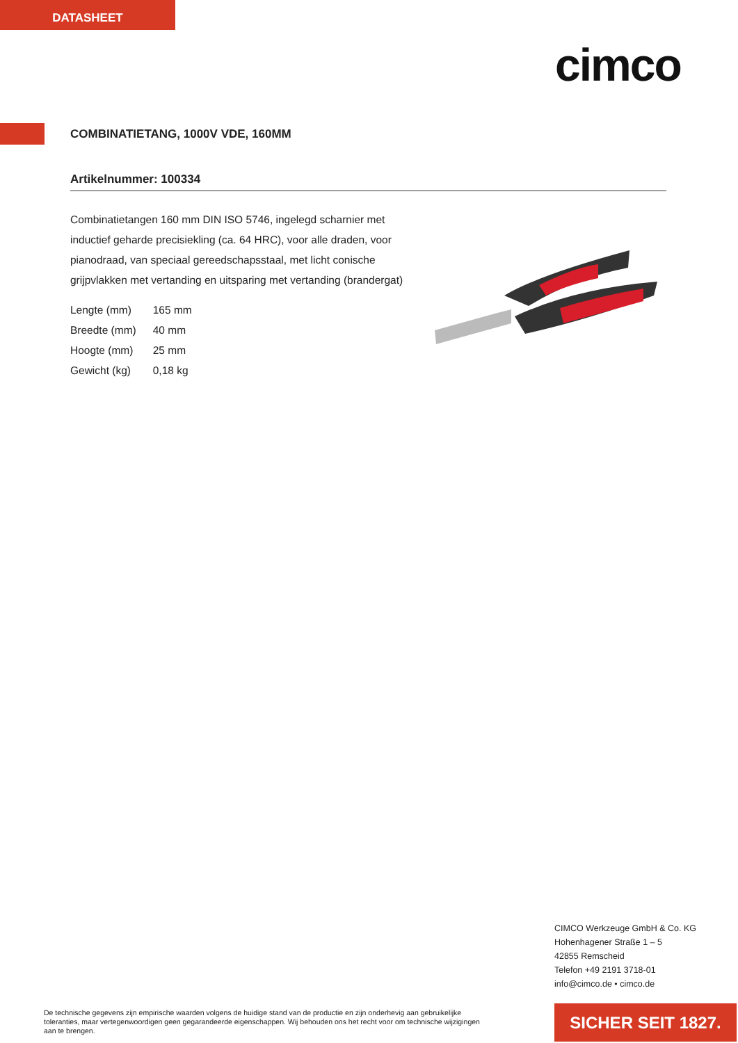DATASHEET
cimco
COMBINATIETANG, 1000V VDE, 160MM
Artikelnummer: 100334
Combinatietangen 160 mm DIN ISO 5746, ingelegd scharnier met inductief geharde precisiekling (ca. 64 HRC), voor alle draden, voor pianodraad, van speciaal gereedschapsstaal, met licht conische grijpvlakken met vertanding en uitsparing met vertanding (brandergat)
| Lengte (mm) | 165 mm |
| Breedte (mm) | 40 mm |
| Hoogte (mm) | 25 mm |
| Gewicht (kg) | 0,18 kg |
CIMCO Werkzeuge GmbH & Co. KG
Hohenhagener Straße 1 – 5
42855 Remscheid
Telefon +49 2191 3718-01
info@cimco.de • cimco.de
De technische gegevens zijn empirische waarden volgens de huidige stand van de productie en zijn onderhevig aan gebruikelijke toleranties, maar vertegenwoordigen geen gegarandeerde eigenschappen. Wij behouden ons het recht voor om technische wijzigingen aan te brengen.
SICHER SEIT 1827.